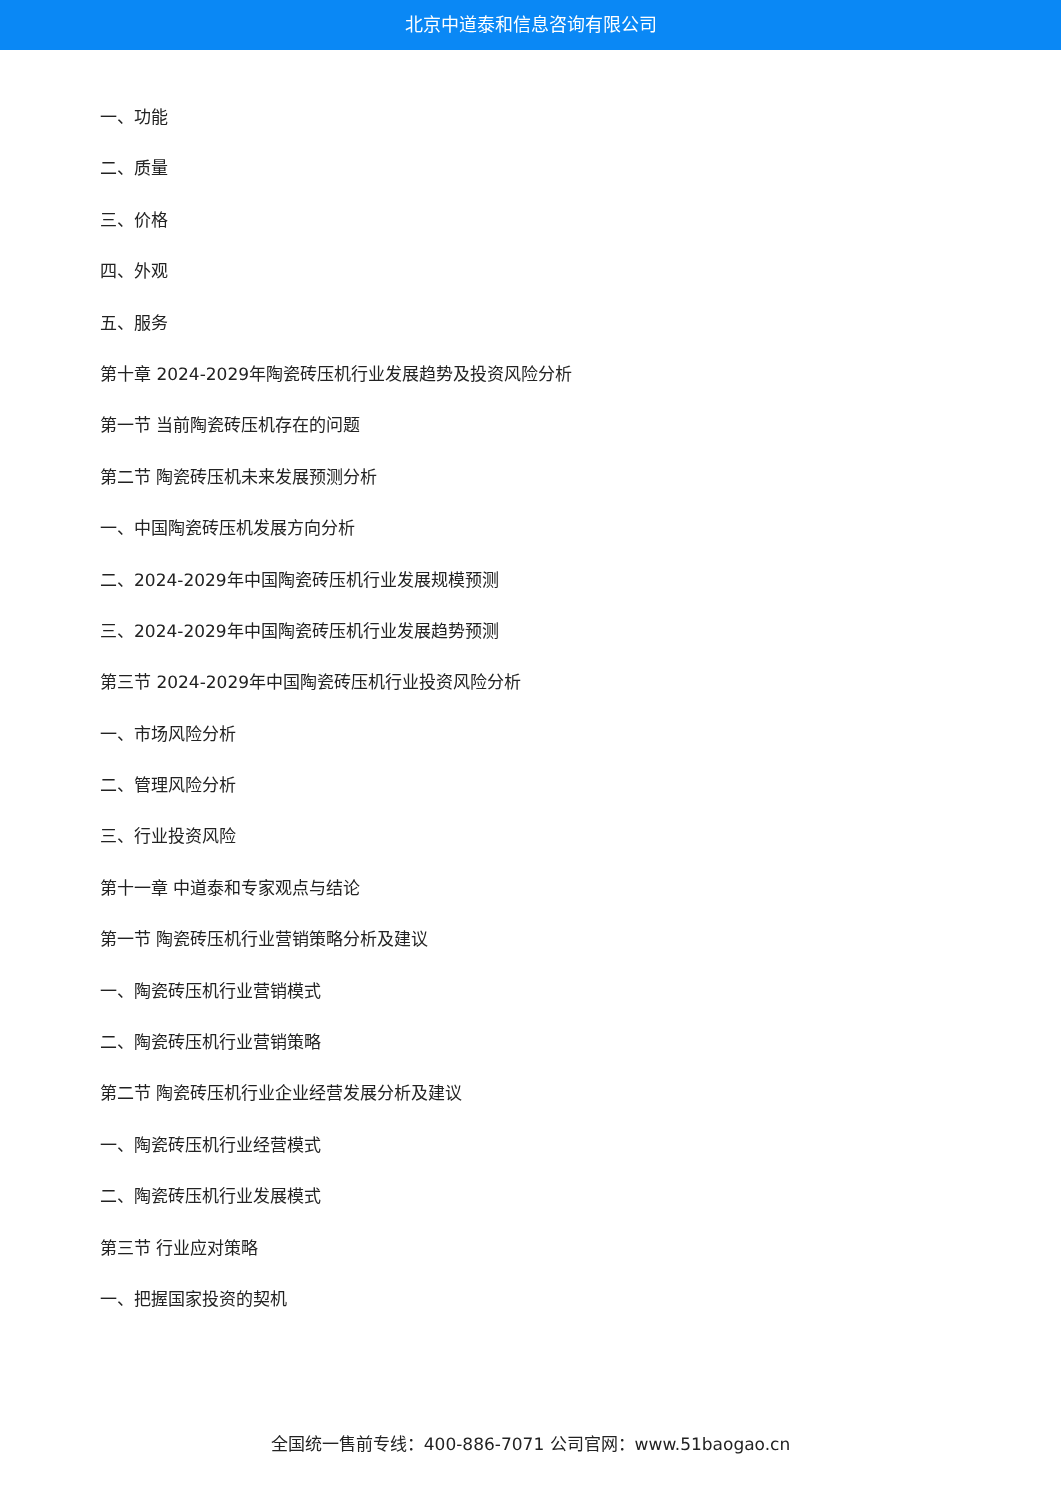北京中道泰和信息咨询有限公司
一、功能
二、质量
三、价格
四、外观
五、服务
第十章 2024-2029年陶瓷砖压机行业发展趋势及投资风险分析
第一节 当前陶瓷砖压机存在的问题
第二节 陶瓷砖压机未来发展预测分析
一、中国陶瓷砖压机发展方向分析
二、2024-2029年中国陶瓷砖压机行业发展规模预测
三、2024-2029年中国陶瓷砖压机行业发展趋势预测
第三节 2024-2029年中国陶瓷砖压机行业投资风险分析
一、市场风险分析
二、管理风险分析
三、行业投资风险
第十一章 中道泰和专家观点与结论
第一节 陶瓷砖压机行业营销策略分析及建议
一、陶瓷砖压机行业营销模式
二、陶瓷砖压机行业营销策略
第二节 陶瓷砖压机行业企业经营发展分析及建议
一、陶瓷砖压机行业经营模式
二、陶瓷砖压机行业发展模式
第三节 行业应对策略
一、把握国家投资的契机
全国统一售前专线：400-886-7071 公司官网：www.51baogao.cn